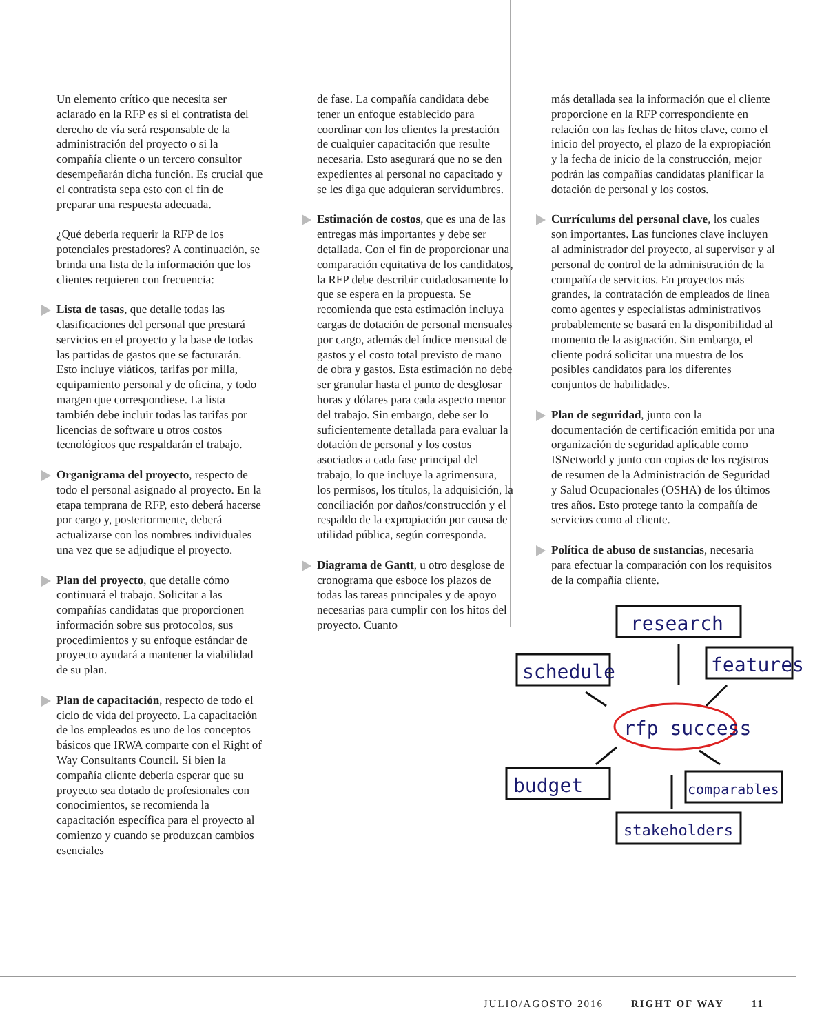Un elemento crítico que necesita ser aclarado en la RFP es si el contratista del derecho de vía será responsable de la administración del proyecto o si la compañía cliente o un tercero consultor desempeñarán dicha función. Es crucial que el contratista sepa esto con el fin de preparar una respuesta adecuada.
¿Qué debería requerir la RFP de los potenciales prestadores? A continuación, se brinda una lista de la información que los clientes requieren con frecuencia:
Lista de tasas, que detalle todas las clasificaciones del personal que prestará servicios en el proyecto y la base de todas las partidas de gastos que se facturarán. Esto incluye viáticos, tarifas por milla, equipamiento personal y de oficina, y todo margen que correspondiese. La lista también debe incluir todas las tarifas por licencias de software u otros costos tecnológicos que respaldarán el trabajo.
Organigrama del proyecto, respecto de todo el personal asignado al proyecto. En la etapa temprana de RFP, esto deberá hacerse por cargo y, posteriormente, deberá actualizarse con los nombres individuales una vez que se adjudique el proyecto.
Plan del proyecto, que detalle cómo continuará el trabajo. Solicitar a las compañías candidatas que proporcionen información sobre sus protocolos, sus procedimientos y su enfoque estándar de proyecto ayudará a mantener la viabilidad de su plan.
Plan de capacitación, respecto de todo el ciclo de vida del proyecto. La capacitación de los empleados es uno de los conceptos básicos que IRWA comparte con el Right of Way Consultants Council. Si bien la compañía cliente debería esperar que su proyecto sea dotado de profesionales con conocimientos, se recomienda la capacitación específica para el proyecto al comienzo y cuando se produzcan cambios esenciales
de fase. La compañía candidata debe tener un enfoque establecido para coordinar con los clientes la prestación de cualquier capacitación que resulte necesaria. Esto asegurará que no se den expedientes al personal no capacitado y se les diga que adquieran servidumbres.
Estimación de costos, que es una de las entregas más importantes y debe ser detallada. Con el fin de proporcionar una comparación equitativa de los candidatos, la RFP debe describir cuidadosamente lo que se espera en la propuesta. Se recomienda que esta estimación incluya cargas de dotación de personal mensuales por cargo, además del índice mensual de gastos y el costo total previsto de mano de obra y gastos. Esta estimación no debe ser granular hasta el punto de desglosar horas y dólares para cada aspecto menor del trabajo. Sin embargo, debe ser lo suficientemente detallada para evaluar la dotación de personal y los costos asociados a cada fase principal del trabajo, lo que incluye la agrimensura, los permisos, los títulos, la adquisición, la conciliación por daños/construcción y el respaldo de la expropiación por causa de utilidad pública, según corresponda.
Diagrama de Gantt, u otro desglose de cronograma que esboce los plazos de todas las tareas principales y de apoyo necesarias para cumplir con los hitos del proyecto. Cuanto
más detallada sea la información que el cliente proporcione en la RFP correspondiente en relación con las fechas de hitos clave, como el inicio del proyecto, el plazo de la expropiación y la fecha de inicio de la construcción, mejor podrán las compañías candidatas planificar la dotación de personal y los costos.
Currículums del personal clave, los cuales son importantes. Las funciones clave incluyen al administrador del proyecto, al supervisor y al personal de control de la administración de la compañía de servicios. En proyectos más grandes, la contratación de empleados de línea como agentes y especialistas administrativos probablemente se basará en la disponibilidad al momento de la asignación. Sin embargo, el cliente podrá solicitar una muestra de los posibles candidatos para los diferentes conjuntos de habilidades.
Plan de seguridad, junto con la documentación de certificación emitida por una organización de seguridad aplicable como ISNetworld y junto con copias de los registros de resumen de la Administración de Seguridad y Salud Ocupacionales (OSHA) de los últimos tres años. Esto protege tanto la compañía de servicios como al cliente.
Política de abuso de sustancias, necesaria para efectuar la comparación con los requisitos de la compañía cliente.
research
schedule
features
rfp success
budget
comparables
stakeholders
JULIO/AGOSTO 2016 RIGHT OF WAY 11